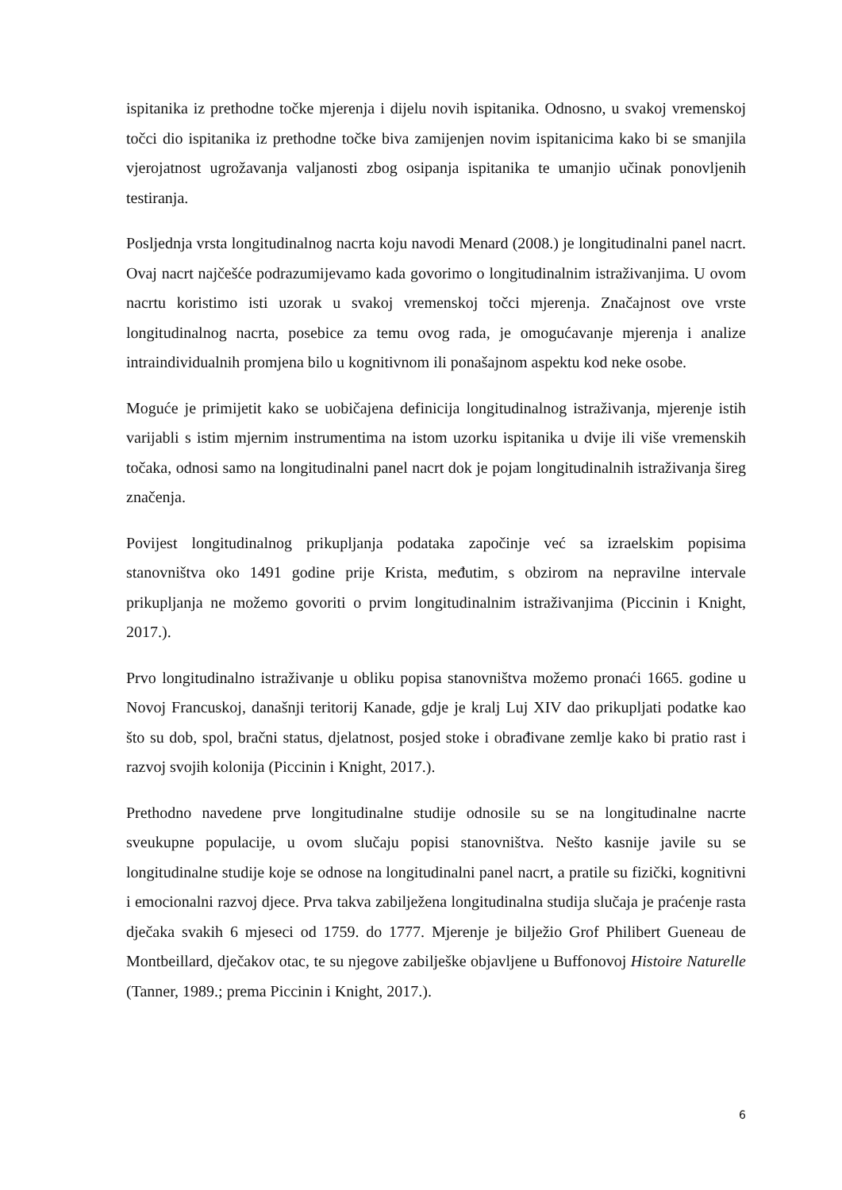ispitanika iz prethodne točke mjerenja i dijelu novih ispitanika. Odnosno, u svakoj vremenskoj točci dio ispitanika iz prethodne točke biva zamijenjen novim ispitanicima kako bi se smanjila vjerojatnost ugrožavanja valjanosti zbog osipanja ispitanika te umanjio učinak ponovljenih testiranja.
Posljednja vrsta longitudinalnog nacrta koju navodi Menard (2008.) je longitudinalni panel nacrt. Ovaj nacrt najčešće podrazumijevamo kada govorimo o longitudinalnim istraživanjima. U ovom nacrtu koristimo isti uzorak u svakoj vremenskoj točci mjerenja. Značajnost ove vrste longitudinalnog nacrta, posebice za temu ovog rada, je omogućavanje mjerenja i analize intraindividualnih promjena bilo u kognitivnom ili ponašajnom aspektu kod neke osobe.
Moguće je primijetit kako se uobičajena definicija longitudinalnog istraživanja, mjerenje istih varijabli s istim mjernim instrumentima na istom uzorku ispitanika u dvije ili više vremenskih točaka, odnosi samo na longitudinalni panel nacrt dok je pojam longitudinalnih istraživanja šireg značenja.
Povijest longitudinalnog prikupljanja podataka započinje već sa izraelskim popisima stanovništva oko 1491 godine prije Krista, međutim, s obzirom na nepravilne intervale prikupljanja ne možemo govoriti o prvim longitudinalnim istraživanjima (Piccinin i Knight, 2017.).
Prvo longitudinalno istraživanje u obliku popisa stanovništva možemo pronaći 1665. godine u Novoj Francuskoj, današnji teritorij Kanade, gdje je kralj Luj XIV dao prikupljati podatke kao što su dob, spol, bračni status, djelatnost, posjed stoke i obrađivane zemlje kako bi pratio rast i razvoj svojih kolonija (Piccinin i Knight, 2017.).
Prethodno navedene prve longitudinalne studije odnosile su se na longitudinalne nacrte sveukupne populacije, u ovom slučaju popisi stanovništva. Nešto kasnije javile su se longitudinalne studije koje se odnose na longitudinalni panel nacrt, a pratile su fizički, kognitivni i emocionalni razvoj djece. Prva takva zabilježena longitudinalna studija slučaja je praćenje rasta dječaka svakih 6 mjeseci od 1759. do 1777. Mjerenje je bilježio Grof Philibert Gueneau de Montbeillard, dječakov otac, te su njegove zabilješke objavljene u Buffonovoj Histoire Naturelle (Tanner, 1989.; prema Piccinin i Knight, 2017.).
6